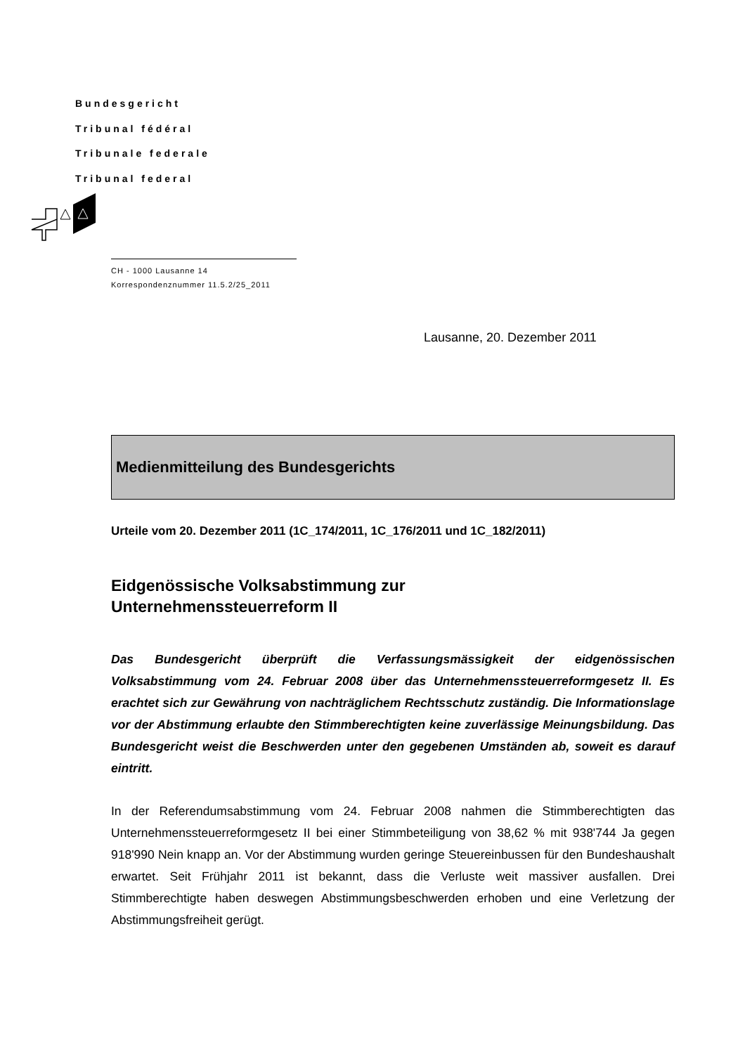Bundesgericht
Tribunal fédéral
Tribunale federale
Tribunal federal
CH - 1000 Lausanne 14
Korrespondenznummer 11.5.2/25_2011
Lausanne, 20. Dezember 2011
Medienmitteilung des Bundesgerichts
Urteile vom 20. Dezember 2011 (1C_174/2011, 1C_176/2011 und 1C_182/2011)
Eidgenössische Volksabstimmung zur
Unternehmenssteuerreform II
Das Bundesgericht überprüft die Verfassungsmässigkeit der eidgenössischen Volksabstimmung vom 24. Februar 2008 über das Unternehmenssteuerreformgesetz II. Es erachtet sich zur Gewährung von nachträglichem Rechtsschutz zuständig. Die Informationslage vor der Abstimmung erlaubte den Stimmberechtigten keine zuverlässige Meinungsbildung. Das Bundesgericht weist die Beschwerden unter den gegebenen Umständen ab, soweit es darauf eintritt.
In der Referendumsabstimmung vom 24. Februar 2008 nahmen die Stimmberechtigten das Unternehmenssteuerreformgesetz II bei einer Stimmbeteiligung von 38,62 % mit 938'744 Ja gegen 918'990 Nein knapp an. Vor der Abstimmung wurden geringe Steuereinbussen für den Bundeshaushalt erwartet. Seit Frühjahr 2011 ist bekannt, dass die Verluste weit massiver ausfallen. Drei Stimmberechtigte haben deswegen Abstimmungsbeschwerden erhoben und eine Verletzung der Abstimmungsfreiheit gerügt.